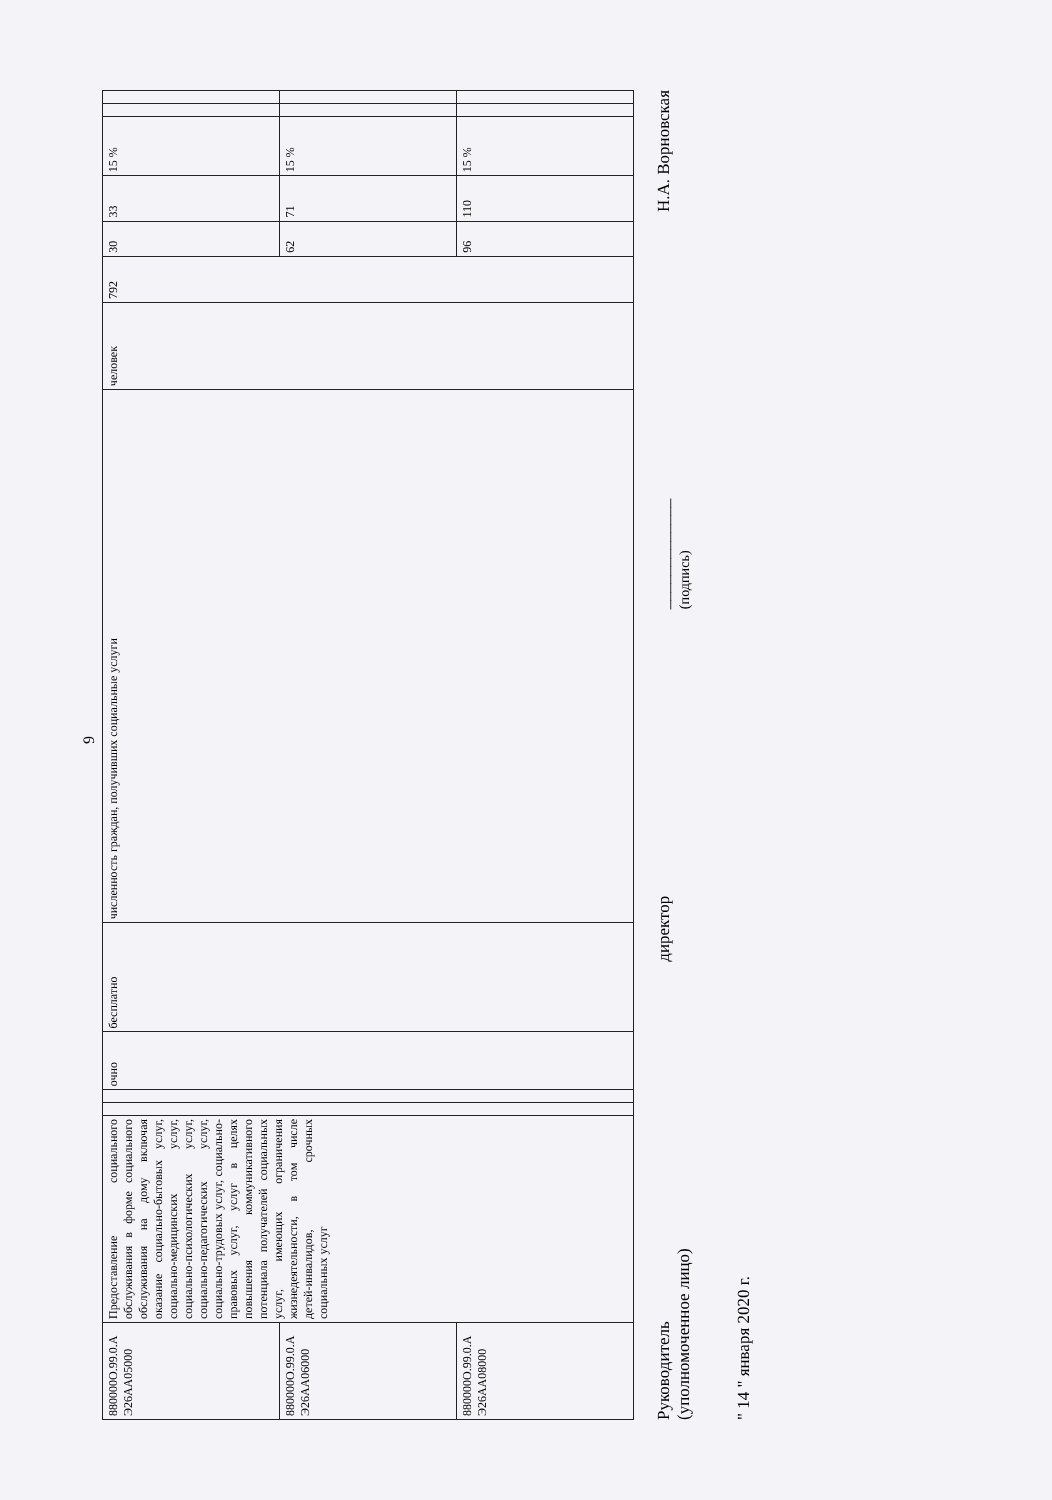9
| 880000О.99.0.А Э26АА05000 | Предоставление социального обслуживания в форме социального обслуживания на дому включая оказание социально-бытовых услуг, социально-медицинских услуг, социально-психологических услуг, социально-педагогических услуг, социально-трудовых услуг, социально-правовых услуг, услуг в целях повышения коммуникативного потенциала получателей социальных услуг, имеющих ограничения жизнедеятельности, в том числе детей-инвалидов, срочных социальных услуг | | | очно | бесплатно | численность граждан, получивших социальные услуги | человек | 792 | 30 | 33 | 15 % | | |
| 880000О.99.0.А Э26АА06000 | | | | | | | | | 62 | 71 | 15 % | | |
| 880000О.99.0.А Э26АА08000 | | | | | | | | | 96 | 110 | 15 % | | |
Руководитель
(уполномоченное лицо)
директор
_____________
(подпись)
Н.А. Ворновская
" 14 " января 2020 г.